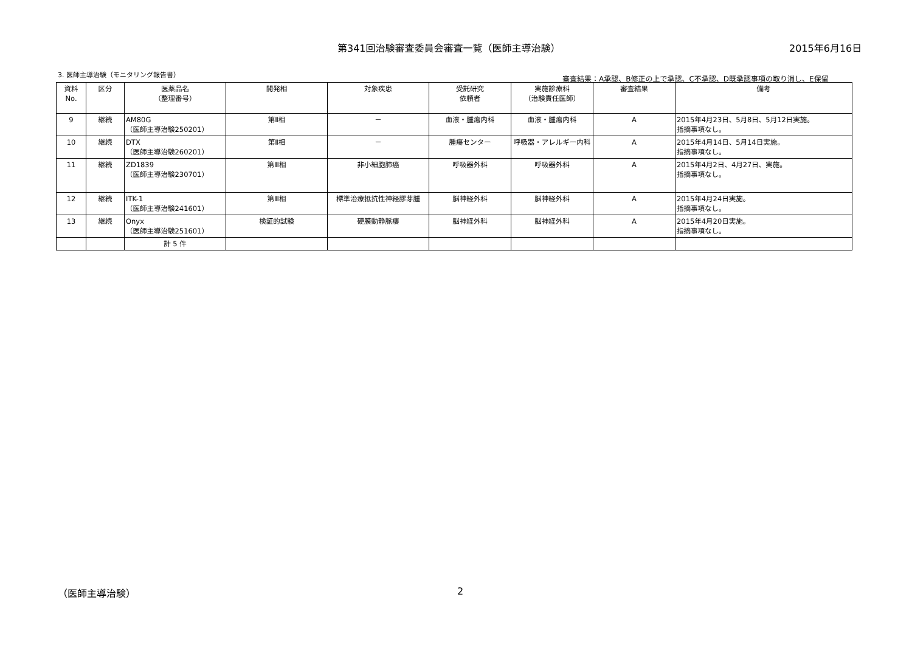第341回治験審査委員会審査一覧（医師主導治験） 2015年6月16日
3. 医師主導治験（モニタリング報告書）
審査結果：A承認、B修正の上で承認、C不承認、D既承認事項の取り消し、E保留
| 資料 No. | 区分 | 医薬品名 （整理番号） | 開発相 | 対象疾患 | 受託研究 依頼者 | 実施診療科 （治験責任医師） | 審査結果 | 備考 |
| --- | --- | --- | --- | --- | --- | --- | --- | --- |
| 9 | 継続 | AM80G （医師主導治験250201） | 第Ⅱ相 | － | 血液・腫瘍内科 | 血液・腫瘍内科 | A | 2015年4月23日、5月8日、5月12日実施。 指摘事項なし。 |
| 10 | 継続 | DTX （医師主導治験260201） | 第Ⅱ相 | － | 腫瘍センター | 呼吸器・アレルギー内科 | A | 2015年4月14日、5月14日実施。 指摘事項なし。 |
| 11 | 継続 | ZD1839 （医師主導治験230701） | 第Ⅲ相 | 非小細胞肺癌 | 呼吸器外科 | 呼吸器外科 | A | 2015年4月2日、4月27日、実施。 指摘事項なし。 |
| 12 | 継続 | ITK-1 （医師主導治験241601） | 第Ⅲ相 | 標準治療抵抗性神経膠芽腫 | 脳神経外科 | 脳神経外科 | A | 2015年4月24日実施。 指摘事項なし。 |
| 13 | 継続 | Onyx （医師主導治験251601） | 検証的試験 | 硬膜動静脈瘻 | 脳神経外科 | 脳神経外科 | A | 2015年4月20日実施。 指摘事項なし。 |
| | | 計 5 件 | | | | | | |
（医師主導治験） 2